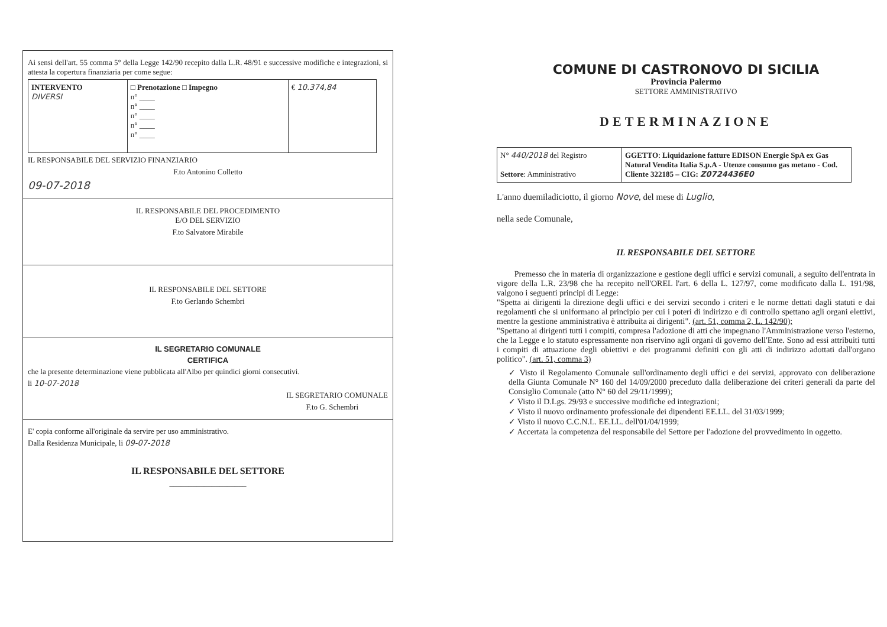Ai sensi dell'art. 55 comma 5° della Legge 142/90 recepito dalla L.R. 48/91 e successive modifiche e integrazioni, si attesta la copertura finanziaria per come segue:
| INTERVENTO DIVERSI | □ Prenotazione □ Impegno n° ____ n° ____ n° ____ n° ____ n° ____ | € 10.374,84 |
IL RESPONSABILE DEL SERVIZIO FINANZIARIO
F.to Antonino Colletto
09-07-2018
IL RESPONSABILE DEL PROCEDIMENTO
E/O DEL SERVIZIO
F.to Salvatore Mirabile
IL RESPONSABILE DEL SETTORE
F.to Gerlando Schembri
IL SEGRETARIO COMUNALE
CERTIFICA
che la presente determinazione viene pubblicata all'Albo per quindici giorni consecutivi.
li 10-07-2018
IL SEGRETARIO COMUNALE
F.to G. Schembri
E' copia conforme all'originale da servire per uso amministrativo.
Dalla Residenza Municipale, li 09-07-2018
IL RESPONSABILE DEL SETTORE
____________________
COMUNE DI CASTRONOVO DI SICILIA
Provincia Palermo
SETTORE AMMINISTRATIVO
DETERMINAZIONE
| N° 440/2018 del Registro Settore : Amministrativo | GGETTO : Liquidazione fatture EDISON Energie SpA ex Gas Natural Vendita Italia S.p.A - Utenze consumo gas metano - Cod. Cliente 322185 – CIG: Z0724436E0 |
L'anno duemiladiciotto, il giorno Nove, del mese di Luglio,
nella sede Comunale,
IL RESPONSABILE DEL SETTORE
Premesso che in materia di organizzazione e gestione degli uffici e servizi comunali, a seguito dell'entrata in vigore della L.R. 23/98 che ha recepito nell'OREL l'art. 6 della L. 127/97, come modificato dalla L. 191/98, valgono i seguenti principi di Legge:
"Spetta ai dirigenti la direzione degli uffici e dei servizi secondo i criteri e le norme dettati dagli statuti e dai regolamenti che si uniformano al principio per cui i poteri di indirizzo e di controllo spettano agli organi elettivi, mentre la gestione amministrativa è attribuita ai dirigenti". (art. 51, comma 2, L. 142/90);
"Spettano ai dirigenti tutti i compiti, compresa l'adozione di atti che impegnano l'Amministrazione verso l'esterno, che la Legge e lo statuto espressamente non riservino agli organi di governo dell'Ente. Sono ad essi attribuiti tutti i compiti di attuazione degli obiettivi e dei programmi definiti con gli atti di indirizzo adottati dall'organo politico". (art. 51, comma 3)
✓ Visto il Regolamento Comunale sull'ordinamento degli uffici e dei servizi, approvato con deliberazione della Giunta Comunale N° 160 del 14/09/2000 preceduto dalla deliberazione dei criteri generali da parte del Consiglio Comunale (atto N° 60 del 29/11/1999);
✓ Visto il D.Lgs. 29/93 e successive modifiche ed integrazioni;
✓ Visto il nuovo ordinamento professionale dei dipendenti EE.LL. del 31/03/1999;
✓ Visto il nuovo C.C.N.L. EE.LL. dell'01/04/1999;
✓ Accertata la competenza del responsabile del Settore per l'adozione del provvedimento in oggetto.